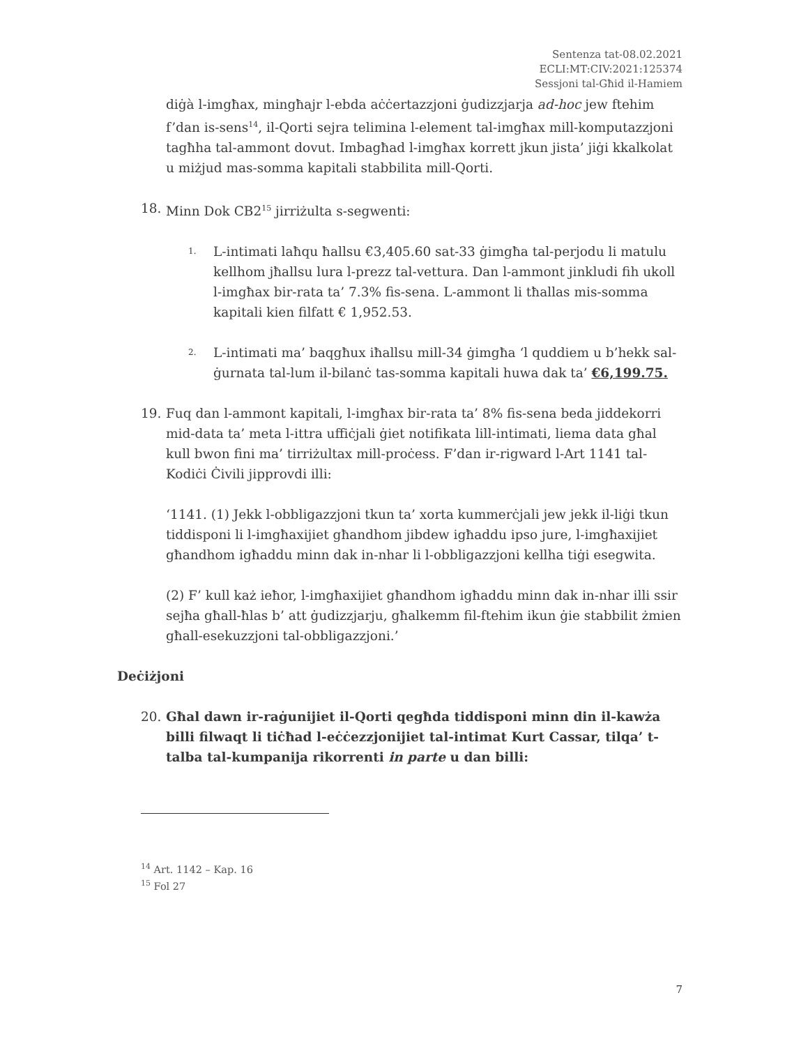Sentenza tat-08.02.2021
ECLI:MT:CIV:2021:125374
Sessjoni tal-Għid il-Hamiem
diġà l-imgħax, mingħajr l-ebda aċċertazzjoni ġudizzjarja ad-hoc jew ftehim f’dan is-sens<sup>14</sup>, il-Qorti sejra telimina l-element tal-imgħax mill-komputazzjoni tagħha tal-ammont dovut. Imbagħad l-imgħax korrett jkun jista’ jiġi kkalkolat u miżjud mas-somma kapitali stabbilita mill-Qorti.
18. Minn Dok CB2<sup>15</sup> jirriżulta s-segwenti:
1. L-intimati laħqu ħallsu €3,405.60 sat-33 ġimgħa tal-perjodu li matulu kellhom jħallsu lura l-prezz tal-vettura. Dan l-ammont jinkludi fih ukoll l-imgħax bir-rata ta’ 7.3% fis-sena. L-ammont li tħallas mis-somma kapitali kien filfatt € 1,952.53.
2. L-intimati ma’ baqgħux iħallsu mill-34 ġimgħa ‘l quddiem u b’hekk sal-ġurnata tal-lum il-bilanċ tas-somma kapitali huwa dak ta’ €6,199.75.
19. Fuq dan l-ammont kapitali, l-imgħax bir-rata ta’ 8% fis-sena beda jiddekorri mid-data ta’ meta l-ittra uffiċjali ġiet notifikata lill-intimati, liema data għal kull bwon fini ma’ tirriżultax mill-proċess. F’dan ir-rigward l-Art 1141 tal-Kodiċi Ċivili jipprovdi illi:
‘1141. (1) Jekk l-obbligazzjoni tkun ta’ xorta kummerċjali jew jekk il-liġi tkun tiddisponi li l-imgħaxijiet għandhom jibdew igħaddu ipso jure, l-imgħaxijiet għandhom igħaddu minn dak in-nhar li l-obbligazzjoni kellha tiġi esegwita.
(2) F’ kull każ ieħor, l-imgħaxijiet għandhom igħaddu minn dak in-nhar illi ssir sejħa għall-ħlas b’ att ġudizzjarju, għalkemm fil-ftehim ikun ġie stabbilit żmien għall-esekuzzjoni tal-obbligazzjoni.’
Deċiżjoni
20. Għal dawn ir-raġunijiet il-Qorti qegħda tiddisponi minn din il-kawża billi filwaqt li tiċħad l-eċċezzjonijiet tal-intimat Kurt Cassar, tilqa’ t-talba tal-kumpanija rikorrenti in parte u dan billi:
<sup>14</sup> Art. 1142 – Kap. 16
<sup>15</sup> Fol 27
7